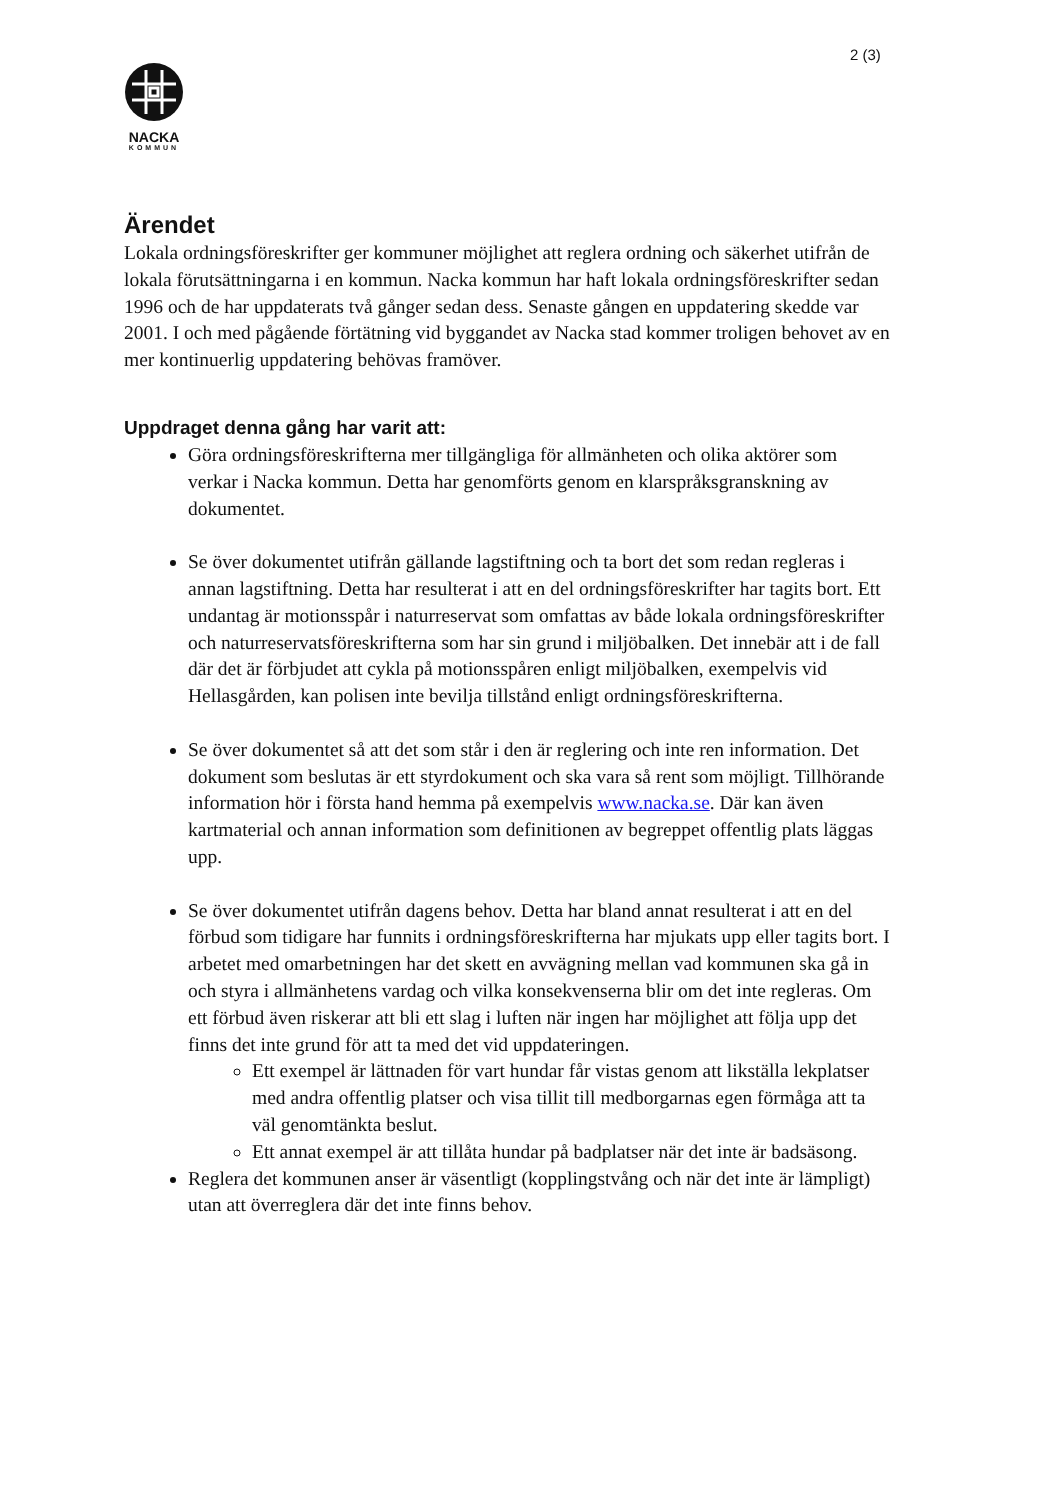2 (3)
NACKA
KOMMUN
Ärendet
Lokala ordningsföreskrifter ger kommuner möjlighet att reglera ordning och säkerhet utifrån de lokala förutsättningarna i en kommun. Nacka kommun har haft lokala ordningsföreskrifter sedan 1996 och de har uppdaterats två gånger sedan dess. Senaste gången en uppdatering skedde var 2001. I och med pågående förtätning vid byggandet av Nacka stad kommer troligen behovet av en mer kontinuerlig uppdatering behövas framöver.
Uppdraget denna gång har varit att:
Göra ordningsföreskrifterna mer tillgängliga för allmänheten och olika aktörer som verkar i Nacka kommun. Detta har genomförts genom en klarspråksgranskning av dokumentet.
Se över dokumentet utifrån gällande lagstiftning och ta bort det som redan regleras i annan lagstiftning. Detta har resulterat i att en del ordningsföreskrifter har tagits bort. Ett undantag är motionsspår i naturreservat som omfattas av både lokala ordningsföreskrifter och naturreservatsföreskrifterna som har sin grund i miljöbalken. Det innebär att i de fall där det är förbjudet att cykla på motionsspåren enligt miljöbalken, exempelvis vid Hellasgården, kan polisen inte bevilja tillstånd enligt ordningsföreskrifterna.
Se över dokumentet så att det som står i den är reglering och inte ren information. Det dokument som beslutas är ett styrdokument och ska vara så rent som möjligt. Tillhörande information hör i första hand hemma på exempelvis www.nacka.se. Där kan även kartmaterial och annan information som definitionen av begreppet offentlig plats läggas upp.
Se över dokumentet utifrån dagens behov. Detta har bland annat resulterat i att en del förbud som tidigare har funnits i ordningsföreskrifterna har mjukats upp eller tagits bort. I arbetet med omarbetningen har det skett en avvägning mellan vad kommunen ska gå in och styra i allmänhetens vardag och vilka konsekvenserna blir om det inte regleras. Om ett förbud även riskerar att bli ett slag i luften när ingen har möjlighet att följa upp det finns det inte grund för att ta med det vid uppdateringen.
Ett exempel är lättnaden för vart hundar får vistas genom att likställa lekplatser med andra offentlig platser och visa tillit till medborgarnas egen förmåga att ta väl genomtänkta beslut.
Ett annat exempel är att tillåta hundar på badplatser när det inte är badsäsong.
Reglera det kommunen anser är väsentligt (kopplingstvång och när det inte är lämpligt) utan att överreglera där det inte finns behov.